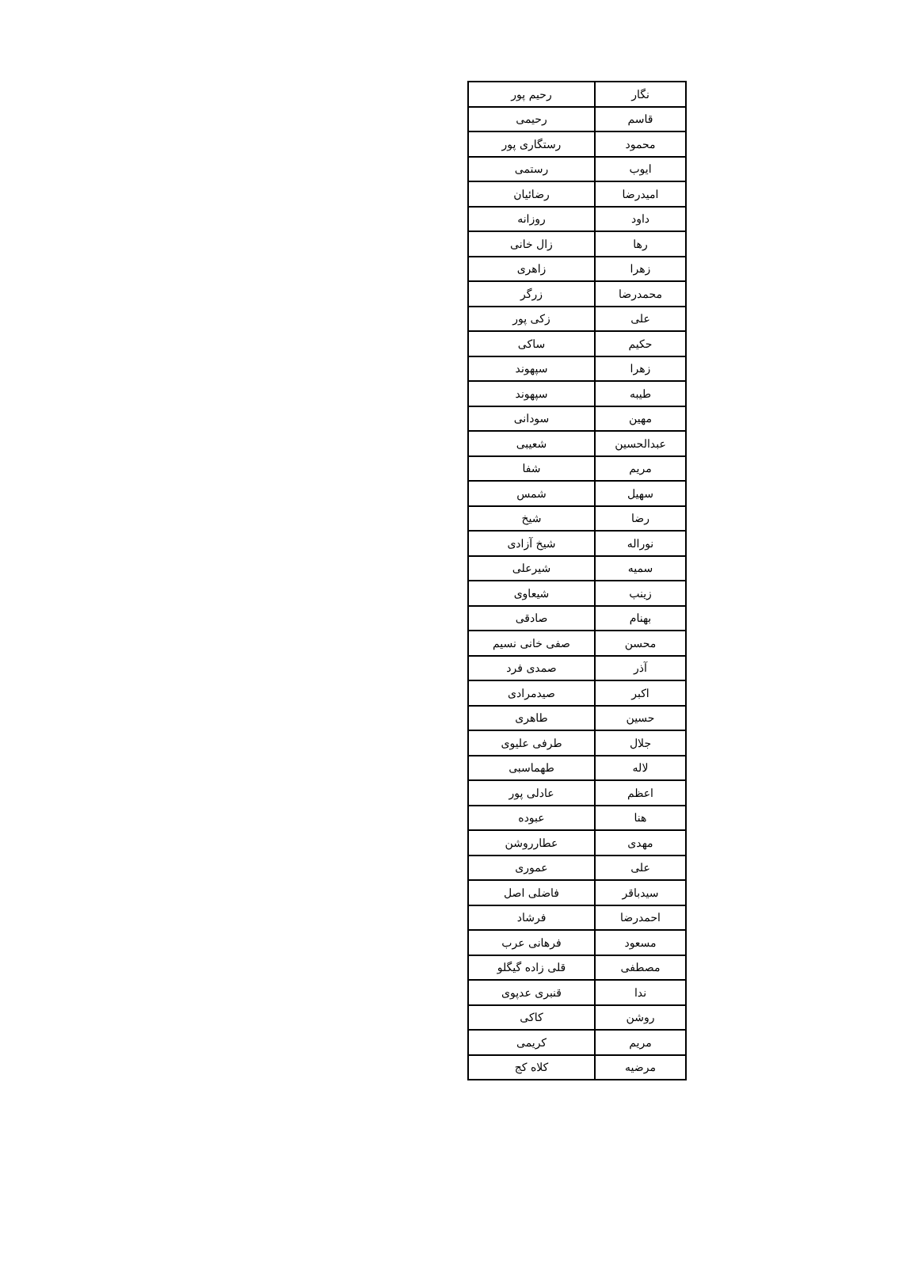| نگار | رحیم پور |
| قاسم | رحیمی |
| محمود | رستگاری پور |
| ایوب | رستمی |
| امیدرضا | رضائیان |
| داود | روزانه |
| رها | زال خانی |
| زهرا | زاهری |
| محمدرضا | زرگر |
| علی | زکی پور |
| حکیم | ساکی |
| زهرا | سپهوند |
| طیبه | سپهوند |
| مهین | سودانی |
| عبدالحسین | شعیبی |
| مریم | شفا |
| سهیل | شمس |
| رضا | شیخ |
| نوراله | شیخ آزادی |
| سمیه | شیرعلی |
| زینب | شیعاوی |
| بهنام | صادقی |
| محسن | صفی خانی نسیم |
| آذر | صمدی فرد |
| اکبر | صیدمرادی |
| حسین | طاهری |
| جلال | طرفی علیوی |
| لاله | طهماسبی |
| اعظم | عادلی پور |
| هنا | عبوده |
| مهدی | عطارروشن |
| علی | عموری |
| سیدباقر | فاضلی اصل |
| احمدرضا | فرشاد |
| مسعود | فرهانی عرب |
| مصطفی | قلی زاده گیگلو |
| ندا | قنبری عدپوی |
| روشن | کاکی |
| مریم | کریمی |
| مرضیه | کلاه کج |